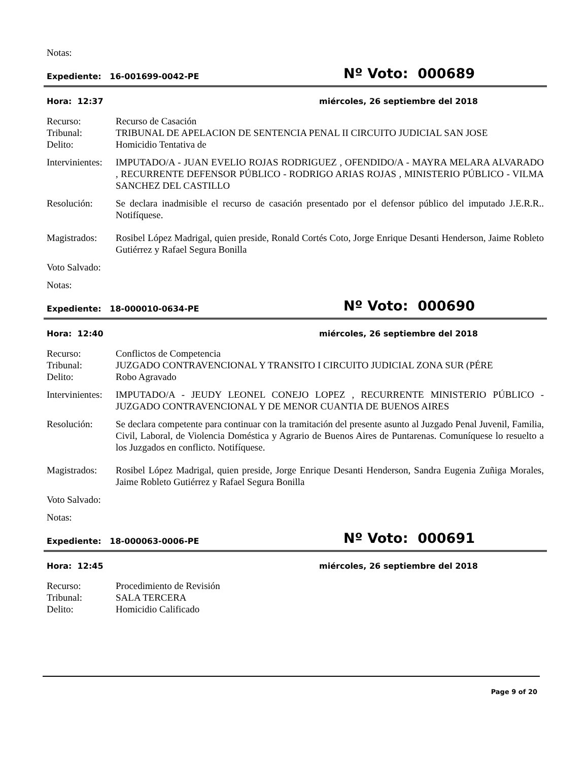Notas:
Expediente: 16-001699-0042-PE
Nº Voto: 000689
Hora: 12:37 miércoles, 26 septiembre del 2018
Recurso: Recurso de Casación
Tribunal: TRIBUNAL DE APELACION DE SENTENCIA PENAL II CIRCUITO JUDICIAL SAN JOSE
Delito: Homicidio Tentativa de
Intervinientes:
IMPUTADO/A - JUAN EVELIO ROJAS RODRIGUEZ , OFENDIDO/A - MAYRA MELARA ALVARADO , RECURRENTE DEFENSOR PÚBLICO - RODRIGO ARIAS ROJAS , MINISTERIO PÚBLICO - VILMA SANCHEZ DEL CASTILLO
Resolución: Se declara inadmisible el recurso de casación presentado por el defensor público del imputado J.E.R.R.. Notifíquese.
Magistrados:
Rosibel López Madrigal, quien preside, Ronald Cortés Coto, Jorge Enrique Desanti Henderson, Jaime Robleto Gutiérrez y Rafael Segura Bonilla
Voto Salvado:
Notas:
Expediente: 18-000010-0634-PE
Nº Voto: 000690
Hora: 12:40 miércoles, 26 septiembre del 2018
Recurso: Conflictos de Competencia
Tribunal: JUZGADO CONTRAVENCIONAL Y TRANSITO I CIRCUITO JUDICIAL ZONA SUR (PÉRE
Delito: Robo Agravado
Intervinientes:
IMPUTADO/A - JEUDY LEONEL CONEJO LOPEZ , RECURRENTE MINISTERIO PÚBLICO - JUZGADO CONTRAVENCIONAL Y DE MENOR CUANTIA DE BUENOS AIRES
Resolución: Se declara competente para continuar con la tramitación del presente asunto al Juzgado Penal Juvenil, Familia, Civil, Laboral, de Violencia Doméstica y Agrario de Buenos Aires de Puntarenas. Comuníquese lo resuelto a los Juzgados en conflicto. Notifíquese.
Magistrados:
Rosibel López Madrigal, quien preside, Jorge Enrique Desanti Henderson, Sandra Eugenia Zuñiga Morales, Jaime Robleto Gutiérrez y Rafael Segura Bonilla
Voto Salvado:
Notas:
Expediente: 18-000063-0006-PE
Nº Voto: 000691
Hora: 12:45 miércoles, 26 septiembre del 2018
Recurso: Procedimiento de Revisión
Tribunal: SALA TERCERA
Delito: Homicidio Calificado
Page 9 of 20